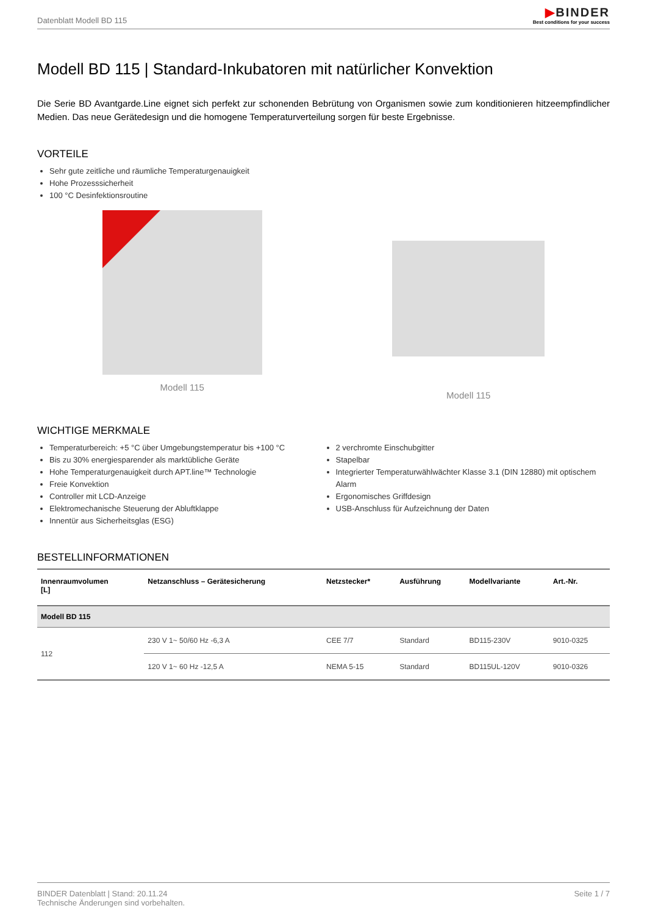Datenblatt Modell BD 115
▶BINDER
Best conditions for your success
Modell BD 115 | Standard-Inkubatoren mit natürlicher Konvektion
Die Serie BD Avantgarde.Line eignet sich perfekt zur schonenden Bebrütung von Organismen sowie zum konditionieren hitzeempfindlicher Medien. Das neue Gerätedesign und die homogene Temperaturverteilung sorgen für beste Ergebnisse.
VORTEILE
Sehr gute zeitliche und räumliche Temperaturgenauigkeit
Hohe Prozesssicherheit
100 °C Desinfektionsroutine
Modell 115 Modell 115
WICHTIGE MERKMALE
Temperaturbereich: +5 °C über Umgebungstemperatur bis +100 °C
Bis zu 30% energiesparender als marktübliche Geräte
Hohe Temperaturgenauigkeit durch APT.line™ Technologie
Freie Konvektion
Controller mit LCD-Anzeige
Elektromechanische Steuerung der Abluftklappe
Innentür aus Sicherheitsglas (ESG)
2 verchromte Einschubgitter
Stapelbar
Integrierter Temperaturwählwächter Klasse 3.1 (DIN 12880) mit optischem Alarm
Ergonomisches Griffdesign
USB-Anschluss für Aufzeichnung der Daten
BESTELLINFORMATIONEN
| Innenraumvolumen [L] | Netzanschluss – Gerätesicherung | Netzstecker* | Ausführung | Modellvariante | Art.-Nr. |
| --- | --- | --- | --- | --- | --- |
| Modell BD 115 | | | | | |
| 112 | 230 V 1~ 50/60 Hz -6,3 A | CEE 7/7 | Standard | BD115-230V | 9010-0325 |
| | 120 V 1~ 60 Hz -12,5 A | NEMA 5-15 | Standard | BD115UL-120V | 9010-0326 |
BINDER Datenblatt | Stand: 20.11.24
Technische Änderungen sind vorbehalten.
Seite 1 / 7